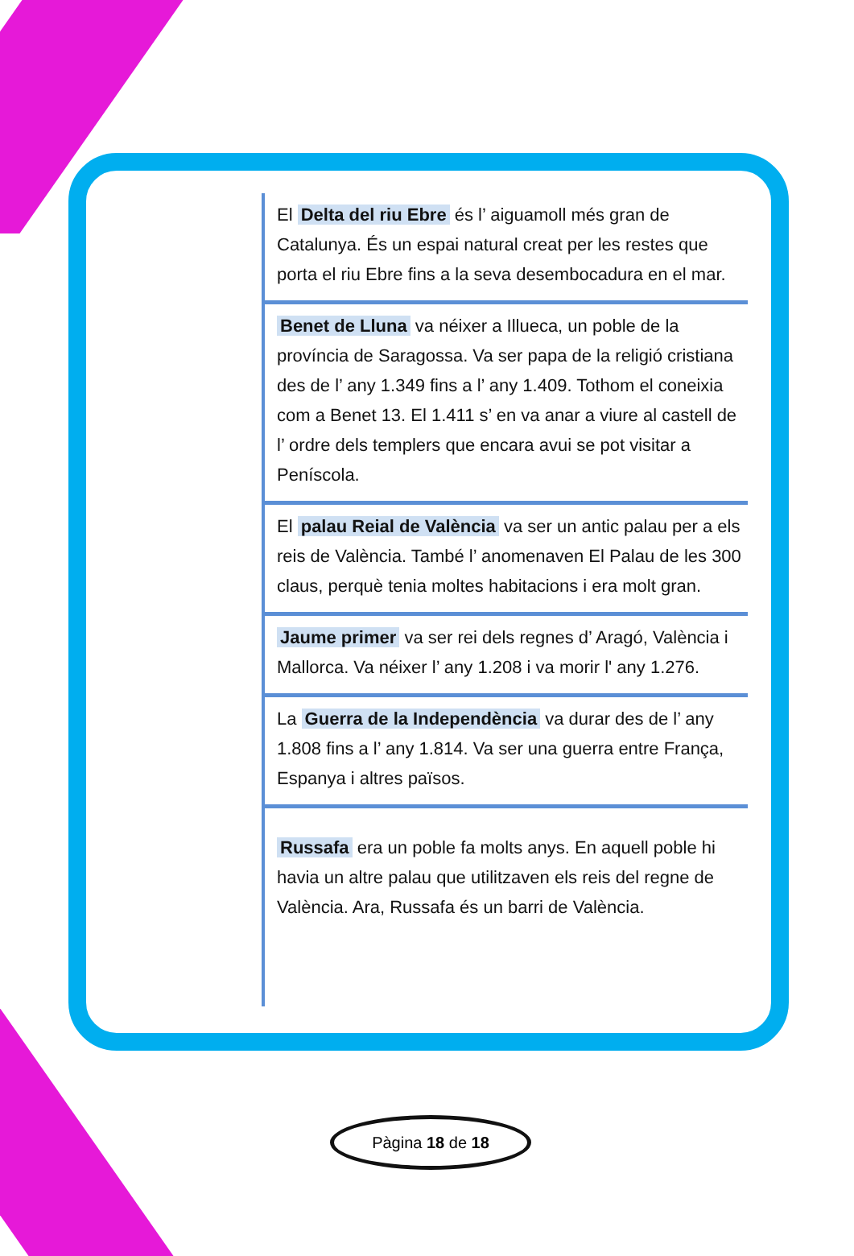El Delta del riu Ebre és l’ aiguamoll més gran de Catalunya. És un espai natural creat per les restes que porta el riu Ebre fins a la seva desembocadura en el mar.
Benet de Lluna va néixer a Illueca, un poble de la província de Saragossa. Va ser papa de la religió cristiana des de l’ any 1.349 fins a l’ any 1.409. Tothom el coneixia com a Benet 13. El 1.411 s’ en va anar a viure al castell de l’ ordre dels templers que encara avui se pot visitar a Peníscola.
El palau Reial de València va ser un antic palau per a els reis de València. També l’ anomenaven El Palau de les 300 claus, perquè tenia moltes habitacions i era molt gran.
Jaume primer va ser rei dels regnes d’ Aragó, València i Mallorca. Va néixer l’ any 1.208 i va morir l' any 1.276.
La Guerra de la Independència va durar des de l’ any 1.808 fins a l’ any 1.814. Va ser una guerra entre França, Espanya i altres països.
Russafa era un poble fa molts anys. En aquell poble hi havia un altre palau que utilitzaven els reis del regne de València. Ara, Russafa és un barri de València.
Pàgina 18 de 18